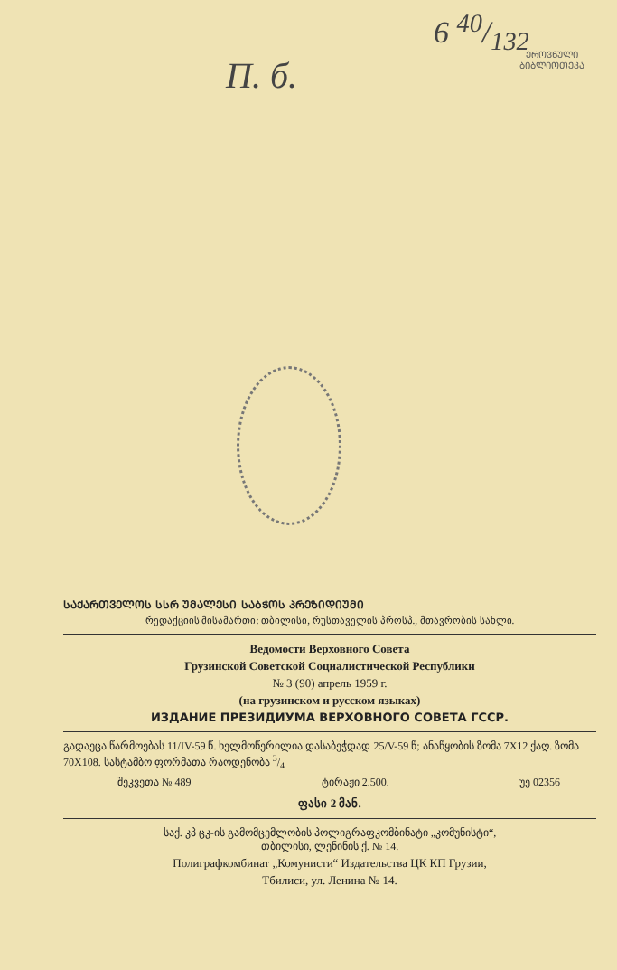6 40/132
ᲔᲠᲝᲕᲜᲣᲚᲘ
ᲑᲘᲑᲚᲘᲝᲗᲔᲙᲐ
П. б.
ᲡᲐᲥᲐᲠᲗᲕᲔᲚᲝᲡ ᲡᲡᲠ ᲣᲛᲐᲚᲔᲡᲘ ᲡᲐᲑᲭᲝᲡ ᲞᲠᲔᲖᲘᲓᲘᲣᲛᲘ
რედაქციის მისამართი: თბილისი, რუსთაველის პროსპ., მთავრობის სახლი.
Ведомости Верховного Совета
Грузинской Советской Социалистической Республики
№ 3 (90) апрель 1959 г.
(на грузинском и русском языках)
ИЗДАНИЕ ПРЕЗИДИУМА ВЕРХОВНОГО СОВЕТА ГССР.
გადაეცა წარმოებას 11/IV-59 წ. ხელმოწერილია დასაბეჭდად 25/V-59 წ; ანაწყობის ზომა 7X12 ქაღ. ზომა 70X108. სასტამბო ფორმათა რაოდენობა 3/4
შეკვეთა № 489 ტირაჟი 2.500. უე 02356
ფასი 2 მან.
საქ. კპ ცკ-ის გამომცემლობის პოლიგრაფკომბინატი „კომუნისტი“,
თბილისი, ლენინის ქ. № 14.
Полиграфкомбинат „Комунисти“ Издательства ЦК КП Грузии,
Тбилиси, ул. Ленина № 14.